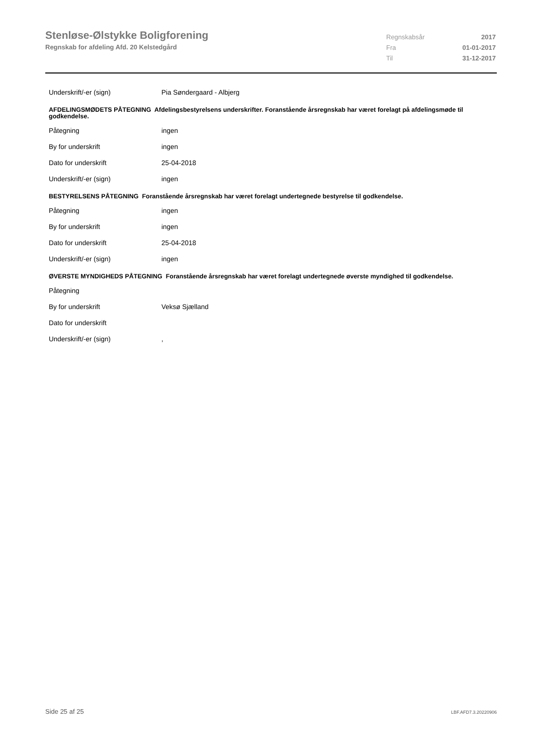Stenløse-Ølstykke Boligforening
Regnskab for afdeling Afd. 20 Kelstedgård
Regnskabsår 2017
Fra 01-01-2017
Til 31-12-2017
Underskrift/-er (sign) Pia Søndergaard - Albjerg
AFDELINGSMØDETS PÅTEGNING Afdelingsbestyrelsens underskrifter. Foranstående årsregnskab har været forelagt på afdelingsmøde til godkendelse.
Påtegning ingen
By for underskrift ingen
Dato for underskrift 25-04-2018
Underskrift/-er (sign) ingen
BESTYRELSENS PÅTEGNING Foranstående årsregnskab har været forelagt undertegnede bestyrelse til godkendelse.
Påtegning ingen
By for underskrift ingen
Dato for underskrift 25-04-2018
Underskrift/-er (sign) ingen
ØVERSTE MYNDIGHEDS PÅTEGNING Foranstående årsregnskab har været forelagt undertegnede øverste myndighed til godkendelse.
Påtegning
By for underskrift Veksø Sjælland
Dato for underskrift
Underskrift/-er (sign) ,
Side 25 af 25 LBF.AFD7.3.20220906